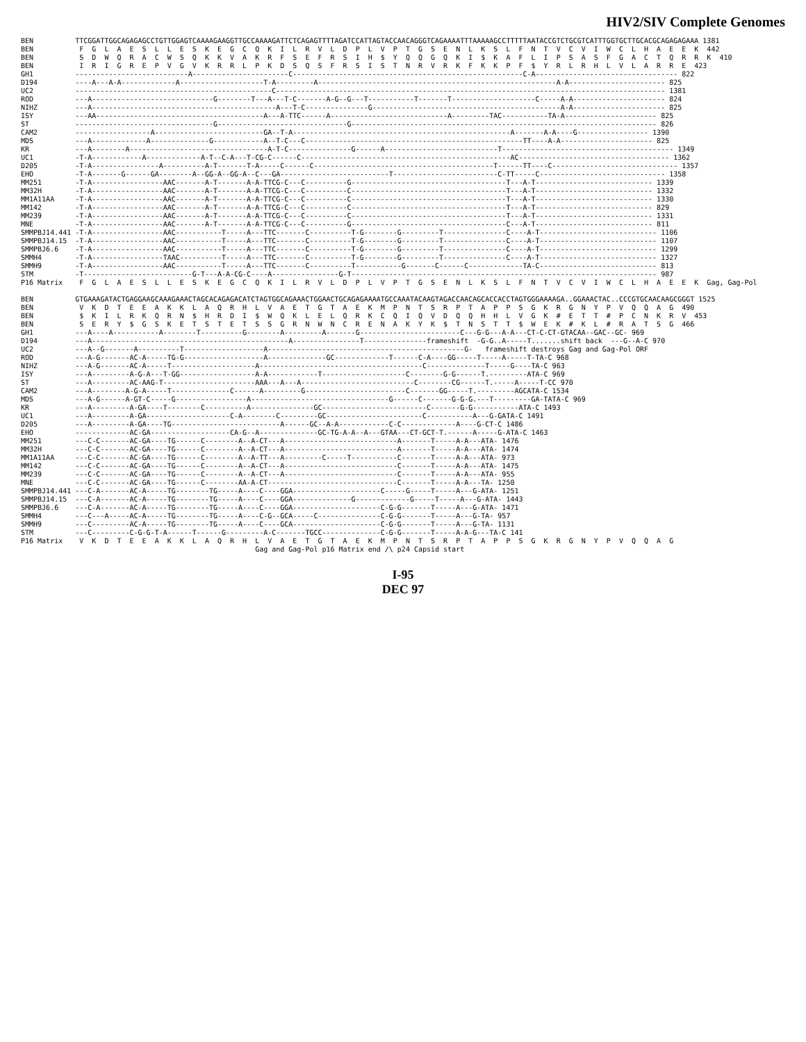HIV2/SIV Complete Genomes
BEN          TTCGGATTGGCAGAGAGCCTGTTGGAGTCAAAAGAAGGTTGCCAAAAGATTCTCAGAGTTTTAGATCCATTAGTACCAACAGGGTCAGAAAATTTAAAAAGCCTTTTTAATACCGTCTGCGTCATTTGGTGCTTGCACGCAGAGAGAAA 1381
BEN           F  G  L  A  E  S  L  L  E  S  K  E  G  C  Q  K  I  L  R  V  L  D  P  L  V  P  T  G  S  E  N  L  K  S  L  F  N  T  V  C  V  I  W  C  L  H  A  E  E  K  442
BEN           S  D  W  Q  R  A  C  W  S  Q  K  K  V  A  K  R  F  S  E  F  R  S  I  H  $  Y  Q  Q  G  Q  K  I  $  K  A  F  L  I  P  S  A  S  F  G  A  C  T  Q  R  R  K  410
BEN           I  R  I  G  R  E  P  V  G  V  K  R  R  L  P  K  D  S  Q  S  F  R  S  I  S  T  N  R  V  R  K  F  K  K  P  F  $  Y  R  L  R  H  L  V  L  A  R  R  E  423
GH1          ---------------------------A-----------------------C-------------------------------------------------------C-A---------------------------------- 822
D194         ----A---A-A-------------A--------------------T-A---------A---------------------------------------------------------A-A----------------------- 825
UC2          -----------------------------------------------C--------------------------------------------------------------------------------------------- 1381
ROD          ---A-----------------------------G--------T---A---T-C-------A-G--G---T-----------T-------T--------------------C-----A-A---------------------- 824
NIHZ         ---A--------------------------------------------A---T-C---------------G---------------------------------------------A-A---------------------- 825
ISY          ---AA----------------------------------------A---A-TTC------A----------------------------A---------TAC-----------TA-A---------------------- 825
ST           ---------------------------------G-------------------------------G------------------------------------------------------------------------- 826
CAM2         ------------------A--------------------------GA--T-A----------------------------------------------------A-------A-A----G----------------- 1390
MDS          ---A-------------A--------------G------------A--T-C---C----------------------------------------------------TT----A-A---------------------- 825
KR           ---A--------A---------------------------------A-T-C---------------G------A---------------------------T----------------------------------------- 1349
UC1          -T-A------------A-------------A-T--C-A---T-CG-C------C--------------------------------------------------AC------------------------------------ 1362
D205         -T-A----------------A----------A-T-------T-A-----C------C-------------------------------------------T------TT----C------------------------------ 1357
EHO          -T-A-------G------GA--------A--GG-A--GG-A--C---GA--------------------------T-------------------------C-TT-----C------------------------------ 1358
MM251        -T-A-----------------AAC-------A-T-------A-A-TTCG-C---C----------G-------------------------------------T---A-T---------------------------- 1339
MM32H        -T-A-----------------AAC-------A-T-------A-A-TTCG-C---C----------C-------------------------------------T---A-T---------------------------- 1332
MM1A11AA     -T-A-----------------AAC-------A-T-------A-A-TTCG-C---C----------C-------------------------------------T---A-T---------------------------- 1330
MM142        -T-A-----------------AAC-------A-T-------A-A-TTCG-C---C----------C-------------------------------------T---A-T---------------------------- 829
MM239        -T-A-----------------AAC-------A-T-------A-A-TTCG-C---C----------C-------------------------------------T---A-T---------------------------- 1331
MNE          -T-A-----------------AAC-------A-T-------A-A-TTCG-C---C----------G-------------------------------------C---A-T---------------------------- 811
SMMPBJ14.441 -T-A-----------------AAC-----------T-----A---TTC-------C----------T-G--------G---------T---------------C----A-T---------------------------- 1106
SMMPBJ14.15  -T-A-----------------AAC-----------T-----A---TTC-------C----------T-G--------G---------T---------------C----A-T---------------------------- 1107
SMMPBJ6.6    -T-A-----------------AAC-----------T-----A---TTC-------C----------T-G--------G---------T---------------C----A-T---------------------------- 1299
SMMH4        -T-A-----------------TAAC----------T-----A---TTC-------C----------T-G--------G---------T---------------C----A-T---------------------------- 1327
SMMH9        -T-A-----------------AAC-----------T-----A---TTC-------C----------T-----------G-------C------C-------------TA-C---------------------------- 813
STM          -T--------------------------G-T---A-A-CG-C----A----------------G-T------------------------------------------------------------------------- 987
P16 Matrix    F  G  L  A  E  S  L  L  E  S  K  E  G  C  Q  K  I  L  R  V  L  D  P  L  V  P  T  G  S  E  N  L  K  S  L  F  N  T  V  C  V  I  W  C  L  H  A  E  E  K  Gag, Gag-Pol

BEN          GTGAAAGATACTGAGGAAGCAAAGAAACTAGCACAGAGACATCTAGTGGCAGAAACTGGAACTGCAGAGAAAATGCCAAATACAAGTAGACCAACAGCACCACCTAGTGGGAAAAGA..GGAAACTAC..CCCGTGCAACAAGCGGGT 1525
BEN           V  K  D  T  E  E  A  K  K  L  A  Q  R  H  L  V  A  E  T  G  T  A  E  K  M  P  N  T  S  R  P  T  A  P  P  S  G  K  R  G  N  Y  P  V  Q  Q  A  G  490
BEN           $  K  I  L  R  K  Q  R  N  $  H  R  D  I  $  W  Q  K  L  E  L  Q  R  K  C  Q  I  Q  V  D  Q  Q  H  H  L  V  G  K  #  E  T  T  #  P  C  N  K  R  V  453
BEN           S  E  R  Y  $  G  S  K  E  T  S  T  E  T  S  S  G  R  N  W  N  C  R  E  N  A  K  Y  K  $  T  N  S  T  T  $  W  E  K  #  K  L  #  R  A  T  S  G  466
GH1          ---A----A-----------A--------T----------G--------A---------A-------G------------------------C---G-G---A-A---CT-C-CT-GTACAA--GAC--GC- 969
D194         ---A-----------------------------------------------A----------------T---------------frameshift  -G-G..A-----T.......shift back  ---G--A-C 970
UC2          ---A--G-------A----------T-------------------A-----------------------------------------------G-   frameshift destroys Gag and Gag-Pol ORF
ROD          ---A-G-------AC-A-----TG-G-------------------A--------------GC-------------T------C-A----GG-----T-----A-----T-TA-C 968
NIHZ         ---A-G-------AC-A-----T--------------------A---------------------------------------C--------------T-----G----TA-C 963
ISY          ---A---------A-G-A---T-GG------------------A-A------------T--------------------C--------G-G------T.---------ATA-C 969
ST           ---A---------AC-AAG-T----------------------AAA---A---A---------------------------C--------CG------T.-----A-----T-CC 970
CAM2         ---A--------A-G-A-----T--------------C------A---------G------------------------C-------GG-----T.---------AGCATA-C 1534
MDS          ---A-G------A-GT-C-----G-----------------A---------------------------------G------C-------G-G-G.---T---------GA-TATA-C 969
KR           ---A---------A-GA----T--------C----------A---------------GC-------------------------C-------G-G-----------ATA-C 1493
UC1          ---A---------A-GA--------------------C-A--------C---------GC-----------------------C-----------A---G-GATA-C 1491
D205         ---A---------A-GA----TG--------------------------A------GC--A-A------------C-C-------------A----G-CT-C 1486
EHO          -------------AC-GA-------------------CA-G--A--------------GC-TG-A-A--A---GTAA---CT-GCT-T.------A-----G-ATA-C 1463
MM251        ---C-C-------AC-GA----TG------C--------A--A-CT---A---------------------------A-------T-----A-A---ATA- 1476
MM32H        ---C-C-------AC-GA----TG------C--------A--A-CT---A---------------------------A-------T-----A-A---ATA- 1474
MM1A11AA     ---C-C-------AC-GA----TG------C--------A--A-TT---A---------C-----T-----------C-------T-----A-A---ATA- 973
MM142        ---C-C-------AC-GA----TG------C--------A--A-CT---A---------------------------C-------T-----A-A---ATA- 1475
MM239        ---C-C-------AC-GA----TG------C--------A--A-CT---A---------------------------C-------T-----A-A---ATA- 955
MNE          ---C-C-------AC-GA----TG------C--------AA-A-CT-------------------------------C-------T-----A-A---TA- 1250
SMMPBJ14.441 ---C-A-------AC-A-----TG--------TG-----A----C----GGA---------------------C-----G-----T-----A---G-ATA- 1251
SMMPBJ14.15  ---C-A-------AC-A-----TG--------TG-----A----C----GGA--------------G-------------G-----T-----A---G-ATA- 1443
SMMPBJ6.6    ---C-A-------AC-A-----TG--------TG-----A----C----GGA---------------------C-G-G-------T-----A---G-ATA- 1471
SMMH4        ---C---A-----AC-A-----TG--------TG-----A----C-G--GCA-----C---------------C-G-G-------T-----A---G-TA- 957
SMMH9        ---C---------AC-A-----TG--------TG-----A----C----GCA---------------------C-G-G-------T-----A---G-TA- 1131
STM          ---C---------C-G-G-T-A------T------G---------A-C-------TGCC--------------C-G-G-------T-----A-A-G---TA-C 141
P16 Matrix    V  K  D  T  E  E  A  K  K  L  A  Q  R  H  L  V  A  E  T  G  T  A  E  K  M  P  N  T  S  R  P  T  A  P  P  S  G  K  R  G  N  Y  P  V  Q  Q  A  G
                                                        Gag and Gag-Pol p16 Matrix end /\ p24 Capsid start
I-95
DEC 97